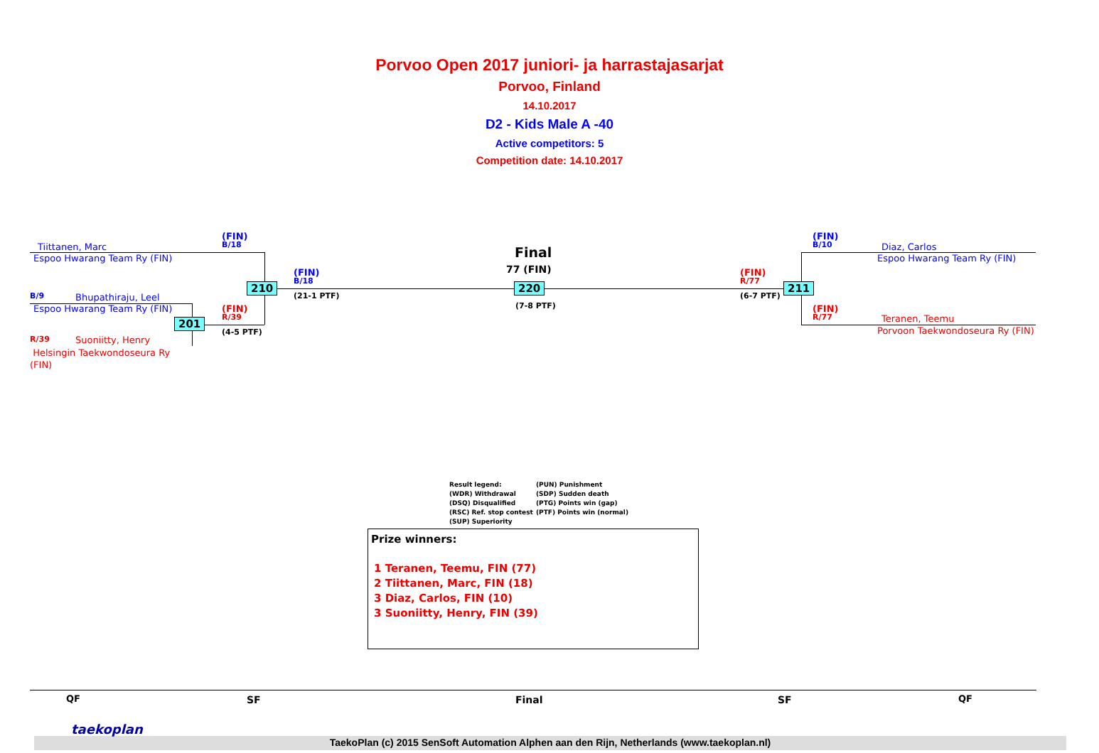Porvoo Open 2017 juniori- ja harrastajasarjat
Porvoo, Finland
14.10.2017
D2 - Kids Male A -40
Active competitors: 5
Competition date: 14.10.2017
Tiittanen, Marc
Espoo Hwarang Team Ry (FIN)
B/9 Bhupathiraju, Leel
Espoo Hwarang Team Ry (FIN)
R/39 Suoniitty, Henry
Helsingin Taekwondoseura Ry (FIN)
(FIN)
B/18
(FIN)
R/39
201
(4-5 PTF)
210
(FIN)
B/18
(21-1 PTF)
Final
77 (FIN)
220
(7-8 PTF)
(FIN)
R/77
(6-7 PTF)
211
(FIN)
B/10
(FIN)
R/77
Diaz, Carlos
Espoo Hwarang Team Ry (FIN)
Teranen, Teemu
Porvoon Taekwondoseura Ry (FIN)
Result legend:
(WDR) Withdrawal
(DSQ) Disqualified
(RSC) Ref. stop contest
(SUP) Superiority
(PUN) Punishment
(SDP) Sudden death
(PTG) Points win (gap)
(PTF) Points win (normal)
Prize winners:
1 Teranen, Teemu, FIN (77)
2 Tiittanen, Marc, FIN (18)
3 Diaz, Carlos, FIN (10)
3 Suoniitty, Henry, FIN (39)
QF SF Final SF QF
TaekoPlan (c) 2015 SenSoft Automation Alphen aan den Rijn, Netherlands (www.taekoplan.nl)
taekoplan